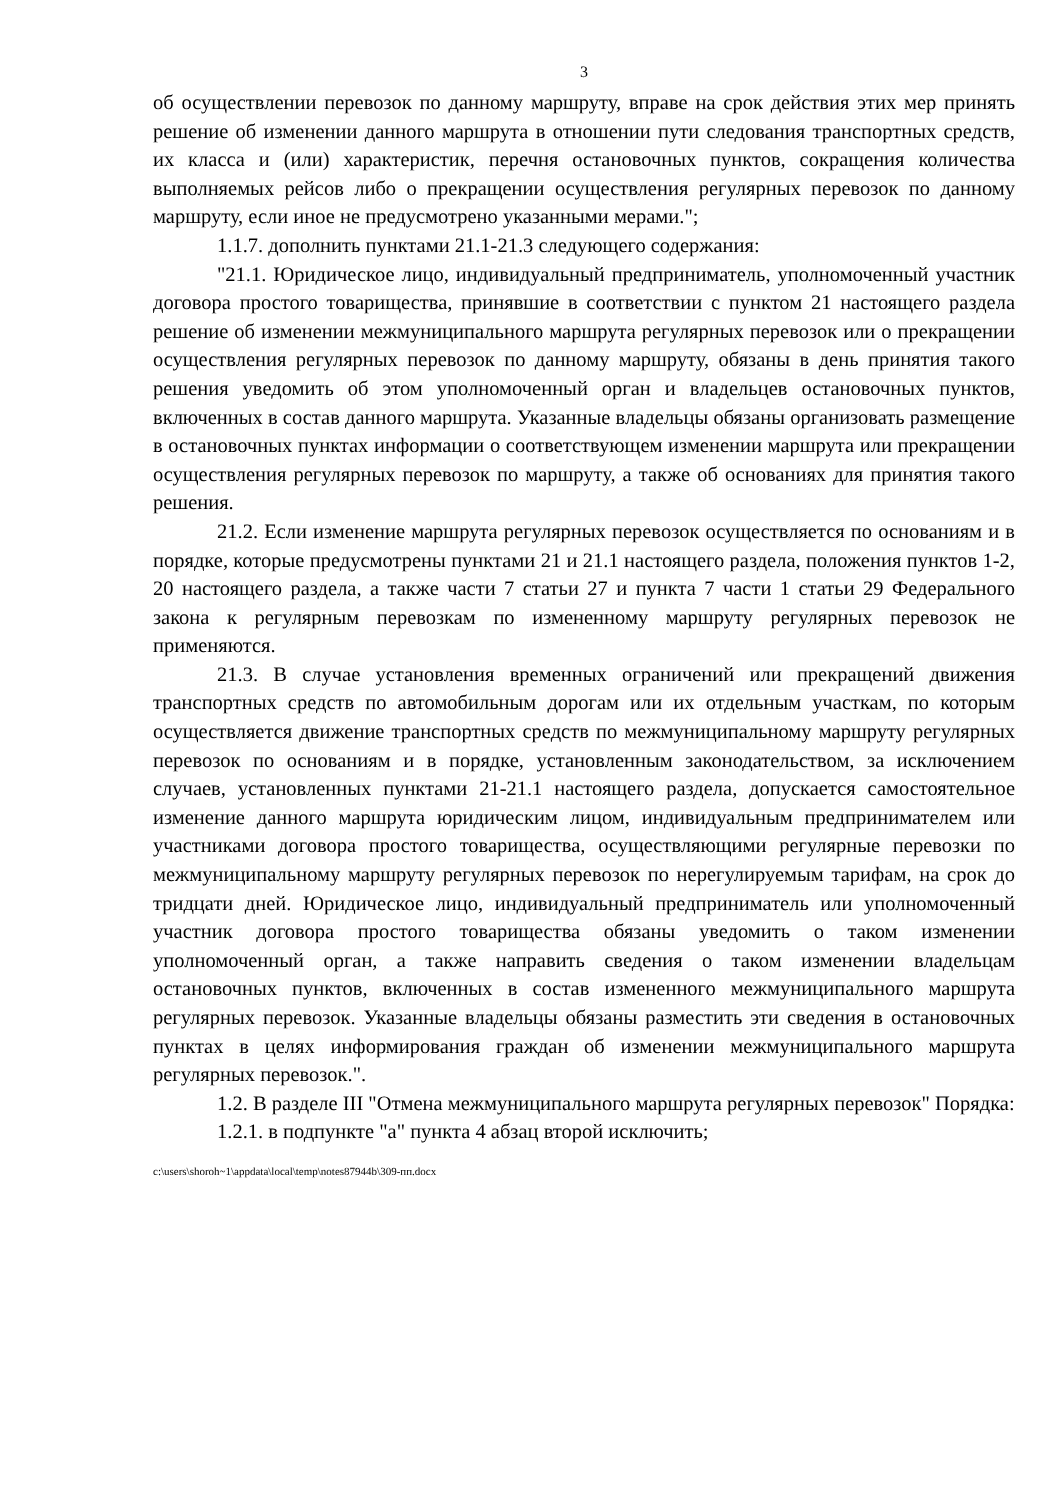3
об осуществлении перевозок по данному маршруту, вправе на срок действия этих мер принять решение об изменении данного маршрута в отношении пути следования транспортных средств, их класса и (или) характеристик, перечня остановочных пунктов, сокращения количества выполняемых рейсов либо о прекращении осуществления регулярных перевозок по данному маршруту, если иное не предусмотрено указанными мерами.";
1.1.7. дополнить пунктами 21.1-21.3 следующего содержания:
"21.1. Юридическое лицо, индивидуальный предприниматель, уполномоченный участник договора простого товарищества, принявшие в соответствии с пунктом 21 настоящего раздела решение об изменении межмуниципального маршрута регулярных перевозок или о прекращении осуществления регулярных перевозок по данному маршруту, обязаны в день принятия такого решения уведомить об этом уполномоченный орган и владельцев остановочных пунктов, включенных в состав данного маршрута. Указанные владельцы обязаны организовать размещение в остановочных пунктах информации о соответствующем изменении маршрута или прекращении осуществления регулярных перевозок по маршруту, а также об основаниях для принятия такого решения.
21.2. Если изменение маршрута регулярных перевозок осуществляется по основаниям и в порядке, которые предусмотрены пунктами 21 и 21.1 настоящего раздела, положения пунктов 1-2, 20 настоящего раздела, а также части 7 статьи 27 и пункта 7 части 1 статьи 29 Федерального закона к регулярным перевозкам по измененному маршруту регулярных перевозок не применяются.
21.3. В случае установления временных ограничений или прекращений движения транспортных средств по автомобильным дорогам или их отдельным участкам, по которым осуществляется движение транспортных средств по межмуниципальному маршруту регулярных перевозок по основаниям и в порядке, установленным законодательством, за исключением случаев, установленных пунктами 21-21.1 настоящего раздела, допускается самостоятельное изменение данного маршрута юридическим лицом, индивидуальным предпринимателем или участниками договора простого товарищества, осуществляющими регулярные перевозки по межмуниципальному маршруту регулярных перевозок по нерегулируемым тарифам, на срок до тридцати дней. Юридическое лицо, индивидуальный предприниматель или уполномоченный участник договора простого товарищества обязаны уведомить о таком изменении уполномоченный орган, а также направить сведения о таком изменении владельцам остановочных пунктов, включенных в состав измененного межмуниципального маршрута регулярных перевозок. Указанные владельцы обязаны разместить эти сведения в остановочных пунктах в целях информирования граждан об изменении межмуниципального маршрута регулярных перевозок.".
1.2. В разделе III "Отмена межмуниципального маршрута регулярных перевозок" Порядка:
1.2.1. в подпункте "а" пункта 4 абзац второй исключить;
c:\users\shoroh~1\appdata\local\temp\notes87944b\309-пп.docx